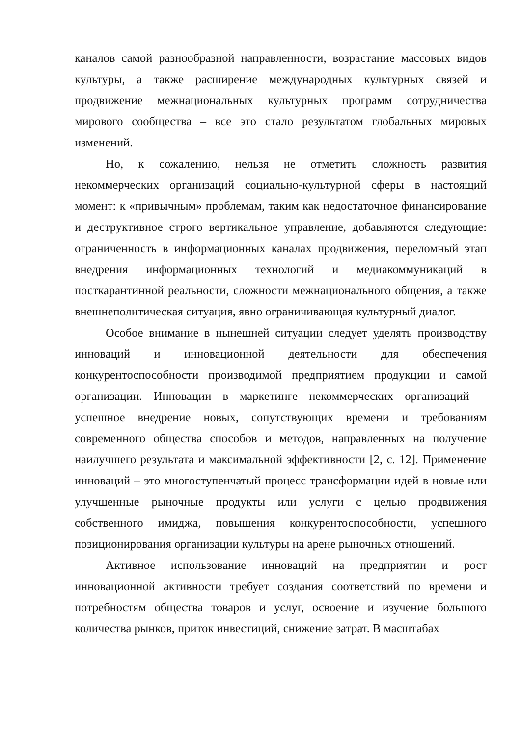каналов самой разнообразной направленности, возрастание массовых видов культуры, а также расширение международных культурных связей и продвижение межнациональных культурных программ сотрудничества мирового сообщества – все это стало результатом глобальных мировых изменений.
Но, к сожалению, нельзя не отметить сложность развития некоммерческих организаций социально-культурной сферы в настоящий момент: к «привычным» проблемам, таким как недостаточное финансирование и деструктивное строго вертикальное управление, добавляются следующие: ограниченность в информационных каналах продвижения, переломный этап внедрения информационных технологий и медиакоммуникаций в посткарантинной реальности, сложности межнационального общения, а также внешнеполитическая ситуация, явно ограничивающая культурный диалог.
Особое внимание в нынешней ситуации следует уделять производству инноваций и инновационной деятельности для обеспечения конкурентоспособности производимой предприятием продукции и самой организации. Инновации в маркетинге некоммерческих организаций – успешное внедрение новых, сопутствующих времени и требованиям современного общества способов и методов, направленных на получение наилучшего результата и максимальной эффективности [2, с. 12]. Применение инноваций – это многоступенчатый процесс трансформации идей в новые или улучшенные рыночные продукты или услуги с целью продвижения собственного имиджа, повышения конкурентоспособности, успешного позиционирования организации культуры на арене рыночных отношений.
Активное использование инноваций на предприятии и рост инновационной активности требует создания соответствий по времени и потребностям общества товаров и услуг, освоение и изучение большого количества рынков, приток инвестиций, снижение затрат. В масштабах